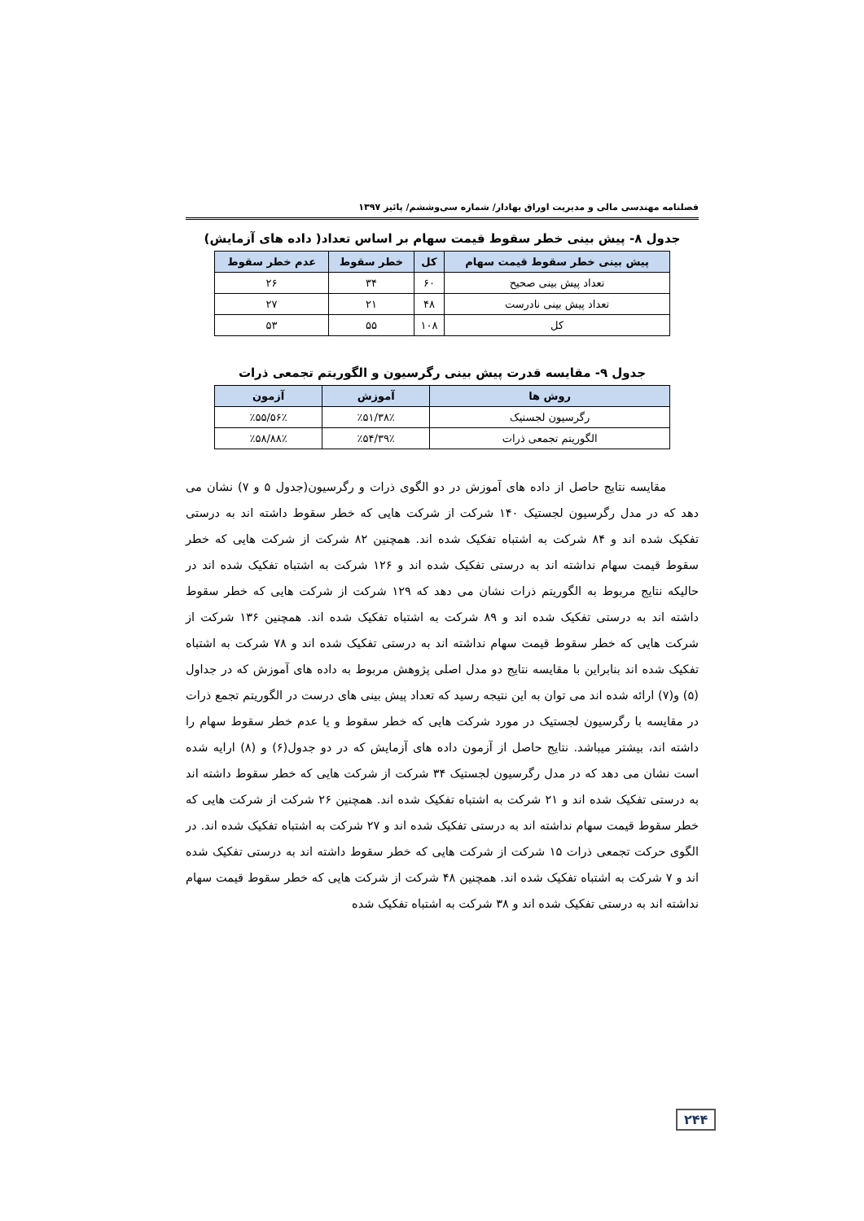فصلنامه مهندسی مالی و مدیریت اوراق بهادار/ شماره سی‌وششم/ پائیز ۱۳۹۷
جدول ۸- پیش بینی خطر سقوط قیمت سهام بر اساس تعداد( داده های آزمایش)
| پیش بینی خطر سقوط قیمت سهام | کل | خطر سقوط | عدم خطر سقوط |
| --- | --- | --- | --- |
| تعداد پیش بینی صحیح | ۶۰ | ۳۴ | ۲۶ |
| تعداد پیش بینی نادرست | ۴۸ | ۲۱ | ۲۷ |
| کل | ۱۰۸ | ۵۵ | ۵۳ |
جدول ۹- مقایسه قدرت پیش بینی رگرسیون و الگوریتم تجمعی ذرات
| روش ها | آموزش | آزمون |
| --- | --- | --- |
| رگرسیون لجستیک | ٪۵۱/۳۸٪ | ٪۵۵/۵۶٪ |
| الگوریتم تجمعی ذرات | ٪۵۴/۳۹٪ | ٪۵۸/۸۸٪ |
مقایسه نتایج حاصل از داده های آموزش در دو الگوی ذرات و رگرسیون(جدول ۵ و ۷) نشان می دهد که در مدل رگرسیون لجستیک ۱۴۰ شرکت از شرکت هایی که خطر سقوط داشته اند به درستی تفکیک شده اند و ۸۴ شرکت به اشتباه تفکیک شده اند. همچنین ۸۲ شرکت از شرکت هایی که خطر سقوط قیمت سهام نداشته اند به درستی تفکیک شده اند و ۱۲۶ شرکت به اشتباه تفکیک شده اند در حالیکه نتایج مربوط به الگوریتم ذرات نشان می دهد که ۱۲۹ شرکت از شرکت هایی که خطر سقوط داشته اند به درستی تفکیک شده اند و ۸۹ شرکت به اشتباه تفکیک شده اند. همچنین ۱۳۶ شرکت از شرکت هایی که خطر سقوط قیمت سهام نداشته اند به درستی تفکیک شده اند و ۷۸ شرکت به اشتباه تفکیک شده اند بنابراین با مقایسه نتایج دو مدل اصلی پژوهش مربوط به داده های آموزش که در جداول (۵) و(۷) ارائه شده اند می توان به این نتیجه رسید که تعداد پیش بینی های درست در الگوریتم تجمع ذرات در مقایسه با رگرسیون لجستیک در مورد شرکت هایی که خطر سقوط و یا عدم خطر سقوط سهام را داشته اند، بیشتر میباشد. نتایج حاصل از آزمون داده های آزمایش که در دو جدول(۶) و (۸) ارایه شده است نشان می دهد که در مدل رگرسیون لجستیک ۳۴ شرکت از شرکت هایی که خطر سقوط داشته اند به درستی تفکیک شده اند و ۲۱ شرکت به اشتباه تفکیک شده اند. همچنین ۲۶ شرکت از شرکت هایی که خطر سقوط قیمت سهام نداشته اند به درستی تفکیک شده اند و ۲۷ شرکت به اشتباه تفکیک شده اند. در الگوی حرکت تجمعی ذرات ۱۵ شرکت از شرکت هایی که خطر سقوط داشته اند به درستی تفکیک شده اند و ۷ شرکت به اشتباه تفکیک شده اند. همچنین ۴۸ شرکت از شرکت هایی که خطر سقوط قیمت سهام نداشته اند به درستی تفکیک شده اند و ۳۸ شرکت به اشتباه تفکیک شده
۲۴۴